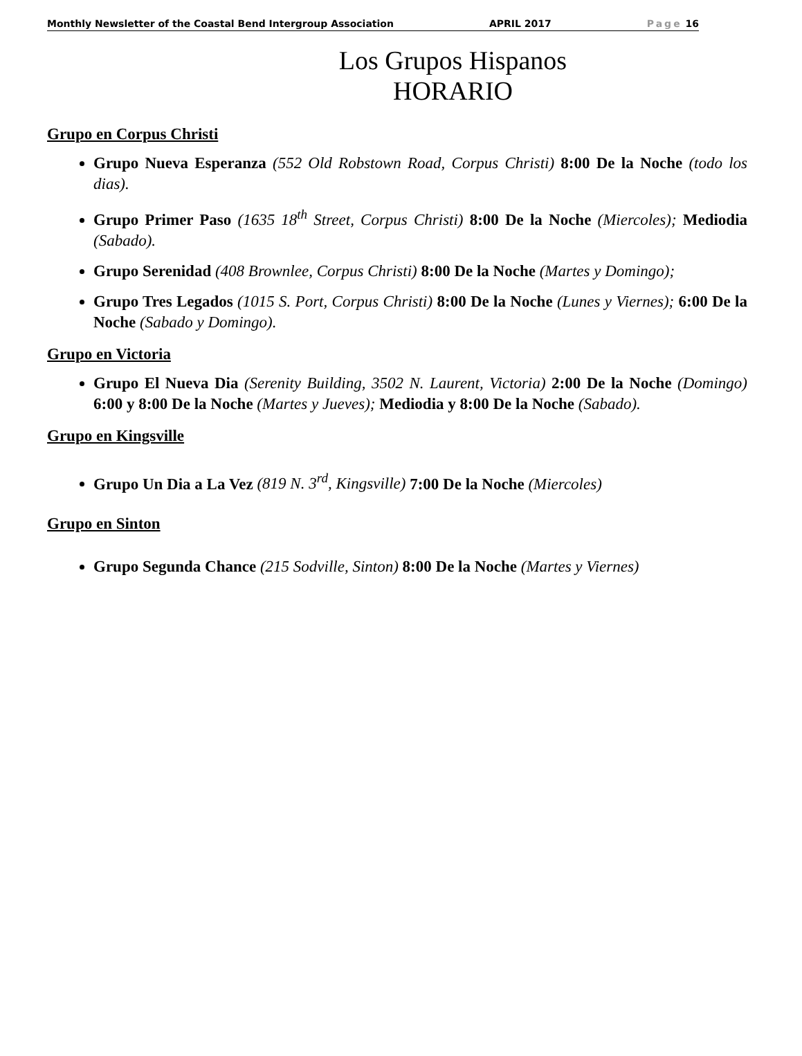Monthly Newsletter of the Coastal Bend Intergroup Association APRIL 2017 Page 16
Los Grupos Hispanos
HORARIO
Grupo en Corpus Christi
Grupo Nueva Esperanza (552 Old Robstown Road, Corpus Christi) 8:00 De la Noche (todo los dias).
Grupo Primer Paso (1635 18<sup>th</sup> Street, Corpus Christi) 8:00 De la Noche (Miercoles); Mediodia (Sabado).
Grupo Serenidad (408 Brownlee, Corpus Christi) 8:00 De la Noche (Martes y Domingo);
Grupo Tres Legados (1015 S. Port, Corpus Christi) 8:00 De la Noche (Lunes y Viernes); 6:00 De la Noche (Sabado y Domingo).
Grupo en Victoria
Grupo El Nueva Dia (Serenity Building, 3502 N. Laurent, Victoria) 2:00 De la Noche (Domingo) 6:00 y 8:00 De la Noche (Martes y Jueves); Mediodia y 8:00 De la Noche (Sabado).
Grupo en Kingsville
Grupo Un Dia a La Vez (819 N. 3<sup>rd</sup>, Kingsville) 7:00 De la Noche (Miercoles)
Grupo en Sinton
Grupo Segunda Chance (215 Sodville, Sinton) 8:00 De la Noche (Martes y Viernes)